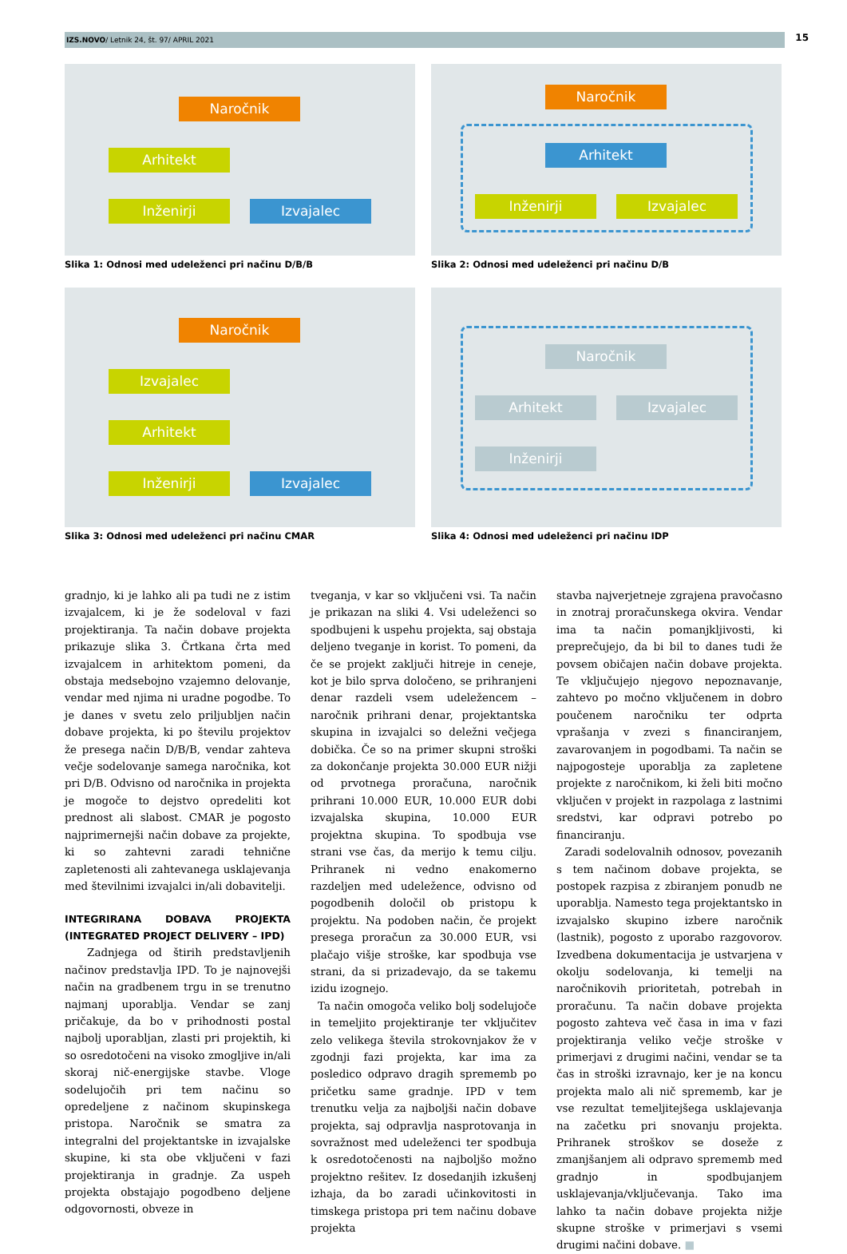IZS.NOVO/ Letnik 24, št. 97/ APRIL 2021 15
Naročnik
Arhitekt
Inženirji Izvajalec
Slika 1: Odnosi med udeleženci pri načinu D/B/B
Naročnik
Arhitekt
Inženirji Izvajalec
Slika 2: Odnosi med udeleženci pri načinu D/B
Naročnik
Izvajalec
Arhitekt
Inženirji Izvajalec
Slika 3: Odnosi med udeleženci pri načinu CMAR
Naročnik
Arhitekt Izvajalec
Inženirji
Slika 4: Odnosi med udeleženci pri načinu IDP
gradnjo, ki je lahko ali pa tudi ne z istim izvajalcem, ki je že sodeloval v fazi projektiranja. Ta način dobave projekta prikazuje slika 3. Črtkana črta med izvajalcem in arhitektom pomeni, da obstaja medsebojno vzajemno delovanje, vendar med njima ni uradne pogodbe. To je danes v svetu zelo priljubljen način dobave projekta, ki po številu projektov že presega način D/B/B, vendar zahteva večje sodelovanje samega naročnika, kot pri D/B. Odvisno od naročnika in projekta je mogoče to dejstvo opredeliti kot prednost ali slabost. CMAR je pogosto najprimernejši način dobave za projekte, ki so zahtevni zaradi tehnične zapletenosti ali zahtevanega usklajevanja med številnimi izvajalci in/ali dobavitelji.
INTEGRIRANA DOBAVA PROJEKTA (INTEGRATED PROJECT DELIVERY – IPD)
Zadnjega od štirih predstavljenih načinov predstavlja IPD. To je najnovejši način na gradbenem trgu in se trenutno najmanj uporablja. Vendar se zanj pričakuje, da bo v prihodnosti postal najbolj uporabljan, zlasti pri projektih, ki so osredotočeni na visoko zmogljive in/ali skoraj nič-energijske stavbe. Vloge sodelujočih pri tem načinu so opredeljene z načinom skupinskega pristopa. Naročnik se smatra za integralni del projektantske in izvajalske skupine, ki sta obe vključeni v fazi projektiranja in gradnje. Za uspeh projekta obstajajo pogodbeno deljene odgovornosti, obveze in
tveganja, v kar so vključeni vsi. Ta način je prikazan na sliki 4. Vsi udeleženci so spodbujeni k uspehu projekta, saj obstaja deljeno tveganje in korist. To pomeni, da če se projekt zaključi hitreje in ceneje, kot je bilo sprva določeno, se prihranjeni denar razdeli vsem udeležencem – naročnik prihrani denar, projektantska skupina in izvajalci so deležni večjega dobička. Če so na primer skupni stroški za dokončanje projekta 30.000 EUR nižji od prvotnega proračuna, naročnik prihrani 10.000 EUR, 10.000 EUR dobi izvajalska skupina, 10.000 EUR projektna skupina. To spodbuja vse strani vse čas, da merijo k temu cilju. Prihranek ni vedno enakomerno razdeljen med udeležence, odvisno od pogodbenih določil ob pristopu k projektu. Na podoben način, če projekt presega proračun za 30.000 EUR, vsi plačajo višje stroške, kar spodbuja vse strani, da si prizadevajo, da se takemu izidu izognejo.
Ta način omogoča veliko bolj sodelujoče in temeljito projektiranje ter vključitev zelo velikega števila strokovnjakov že v zgodnji fazi projekta, kar ima za posledico odpravo dragih sprememb po pričetku same gradnje. IPD v tem trenutku velja za najboljši način dobave projekta, saj odpravlja nasprotovanja in sovražnost med udeleženci ter spodbuja k osredotočenosti na najboljšo možno projektno rešitev. Iz dosedanjih izkušenj izhaja, da bo zaradi učinkovitosti in timskega pristopa pri tem načinu dobave projekta
stavba najverjetneje zgrajena pravočasno in znotraj proračunskega okvira. Vendar ima ta način pomanjkljivosti, ki preprečujejo, da bi bil to danes tudi že povsem običajen način dobave projekta. Te vključujejo njegovo nepoznavanje, zahtevo po močno vključenem in dobro poučenem naročniku ter odprta vprašanja v zvezi s financiranjem, zavarovanjem in pogodbami. Ta način se najpogosteje uporablja za zapletene projekte z naročnikom, ki želi biti močno vključen v projekt in razpolaga z lastnimi sredstvi, kar odpravi potrebo po financiranju.
Zaradi sodelovalnih odnosov, povezanih s tem načinom dobave projekta, se postopek razpisa z zbiranjem ponudb ne uporablja. Namesto tega projektantsko in izvajalsko skupino izbere naročnik (lastnik), pogosto z uporabo razgovorov. Izvedbena dokumentacija je ustvarjena v okolju sodelovanja, ki temelji na naročnikovih prioritetah, potrebah in proračunu. Ta način dobave projekta pogosto zahteva več časa in ima v fazi projektiranja veliko večje stroške v primerjavi z drugimi načini, vendar se ta čas in stroški izravnajo, ker je na koncu projekta malo ali nič sprememb, kar je vse rezultat temeljitejšega usklajevanja na začetku pri snovanju projekta. Prihranek stroškov se doseže z zmanjšanjem ali odpravo sprememb med gradnjo in spodbujanjem usklajevanja/vključevanja. Tako ima lahko ta način dobave projekta nižje skupne stroške v primerjavi s vsemi drugimi načini dobave. ■